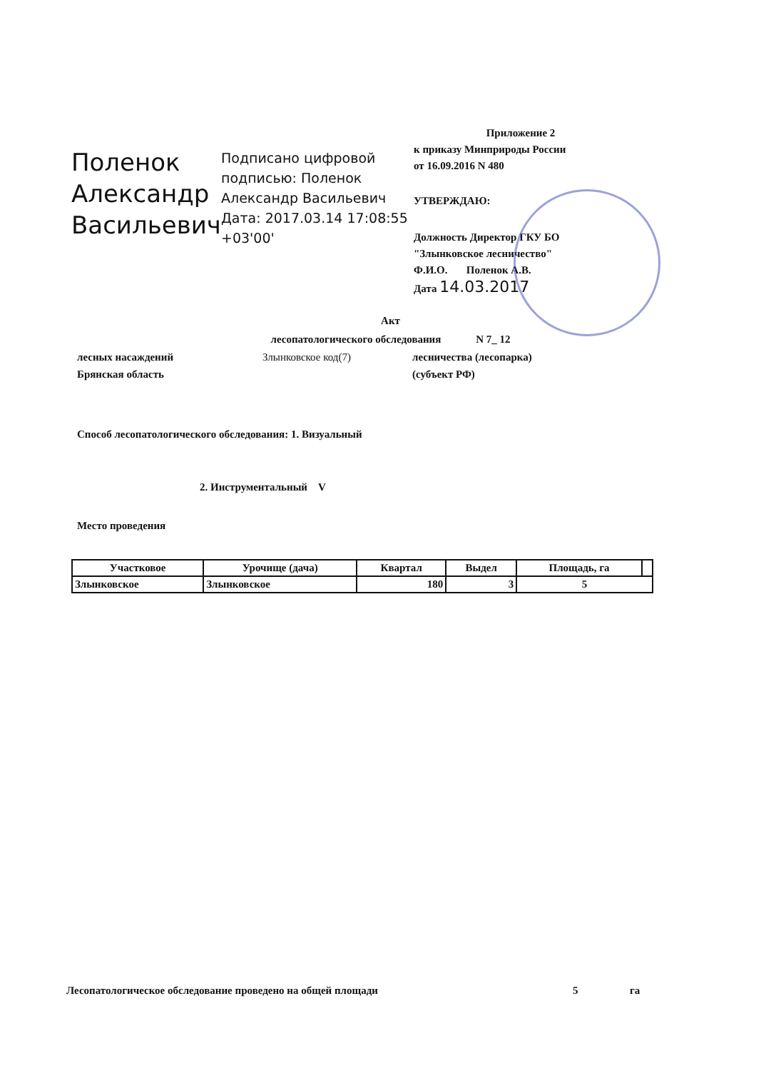Поленок Александр Васильевич
Подписано цифровой подписью: Поленок Александр Васильевич Дата: 2017.03.14 17:08:55 +03'00'
Приложение 2
к приказу Минприроды России
от 16.09.2016 N 480
УТВЕРЖДАЮ:
Должность Директор ГКУ БО
"Злынковское лесничество"
Ф.И.О. Поленок А.В.
Дата 14.03.2017
Акт
лесопатологического обследования N 7_ 12
лесных насаждений Злынковское код(7) лесничества (лесопарка)
Брянская область (субъект РФ)
Способ лесопатологического обследования: 1. Визуальный
2. Инструментальный V
Место проведения
| Участковое | Урочище (дача) | Квартал | Выдел | Площадь, га | |
| --- | --- | --- | --- | --- | --- |
| Злынковское | Злынковское | 180 | 3 | 5 | |
Лесопатологическое обследование проведено на общей площади 5 га